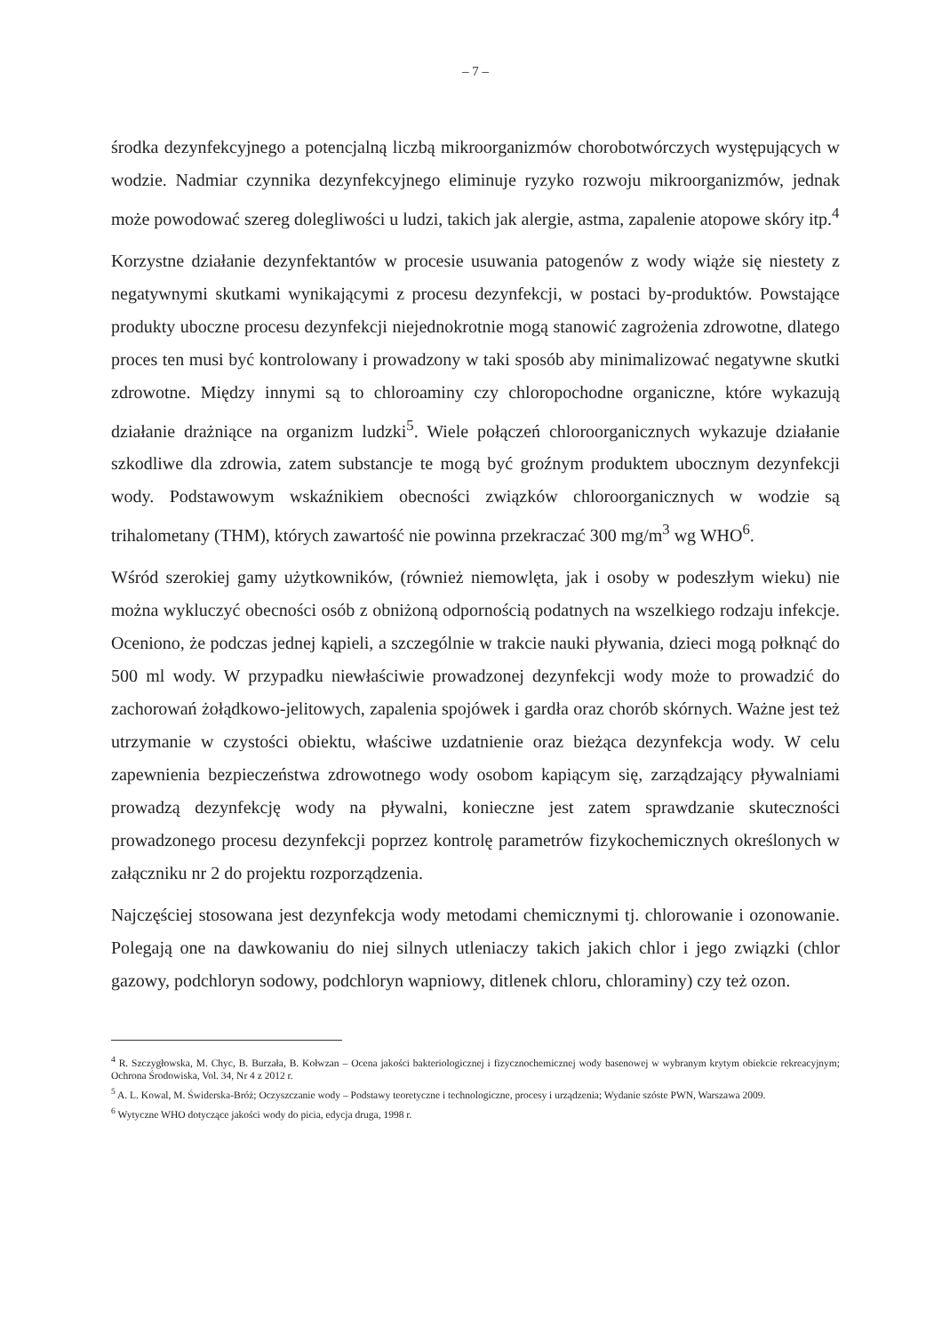– 7 –
środka dezynfekcyjnego a potencjalną liczbą mikroorganizmów chorobotwórczych występujących w wodzie. Nadmiar czynnika dezynfekcyjnego eliminuje ryzyko rozwoju mikroorganizmów, jednak może powodować szereg dolegliwości u ludzi, takich jak alergie, astma, zapalenie atopowe skóry itp.<sup>4</sup>
Korzystne działanie dezynfektantów w procesie usuwania patogenów z wody wiąże się niestety z negatywnymi skutkami wynikającymi z procesu dezynfekcji, w postaci by-produktów. Powstające produkty uboczne procesu dezynfekcji niejednokrotnie mogą stanowić zagrożenia zdrowotne, dlatego proces ten musi być kontrolowany i prowadzony w taki sposób aby minimalizować negatywne skutki zdrowotne. Między innymi są to chloroaminy czy chloropochodne organiczne, które wykazują działanie drażniące na organizm ludzki<sup>5</sup>. Wiele połączeń chloroorganicznych wykazuje działanie szkodliwe dla zdrowia, zatem substancje te mogą być groźnym produktem ubocznym dezynfekcji wody. Podstawowym wskaźnikiem obecności związków chloroorganicznych w wodzie są trihalometany (THM), których zawartość nie powinna przekraczać 300 mg/m<sup>3</sup> wg WHO<sup>6</sup>.
Wśród szerokiej gamy użytkowników, (również niemowlęta, jak i osoby w podeszłym wieku) nie można wykluczyć obecności osób z obniżoną odpornością podatnych na wszelkiego rodzaju infekcje. Oceniono, że podczas jednej kąpieli, a szczególnie w trakcie nauki pływania, dzieci mogą połknąć do 500 ml wody. W przypadku niewłaściwie prowadzonej dezynfekcji wody może to prowadzić do zachorowań żołądkowo-jelitowych, zapalenia spojówek i gardła oraz chorób skórnych. Ważne jest też utrzymanie w czystości obiektu, właściwe uzdatnienie oraz bieżąca dezynfekcja wody. W celu zapewnienia bezpieczeństwa zdrowotnego wody osobom kapiącym się, zarządzający pływalniami prowadzą dezynfekcję wody na pływalni, konieczne jest zatem sprawdzanie skuteczności prowadzonego procesu dezynfekcji poprzez kontrolę parametrów fizykochemicznych określonych w załączniku nr 2 do projektu rozporządzenia.
Najczęściej stosowana jest dezynfekcja wody metodami chemicznymi tj. chlorowanie i ozonowanie. Polegają one na dawkowaniu do niej silnych utleniaczy takich jakich chlor i jego związki (chlor gazowy, podchloryn sodowy, podchloryn wapniowy, ditlenek chloru, chloraminy) czy też ozon.
<sup>4</sup> R. Szczygłowska, M. Chyc, B. Burzała, B. Kołwzan – Ocena jakości bakteriologicznej i fizycznochemicznej wody basenowej w wybranym krytym obiekcie rekreacyjnym; Ochrona Środowiska, Vol. 34, Nr 4 z 2012 r.
<sup>5</sup> A. L. Kowal, M. Świderska-Bróż; Oczyszczanie wody – Podstawy teoretyczne i technologiczne, procesy i urządzenia; Wydanie szóste PWN, Warszawa 2009.
<sup>6</sup> Wytyczne WHO dotyczące jakości wody do picia, edycja druga, 1998 r.